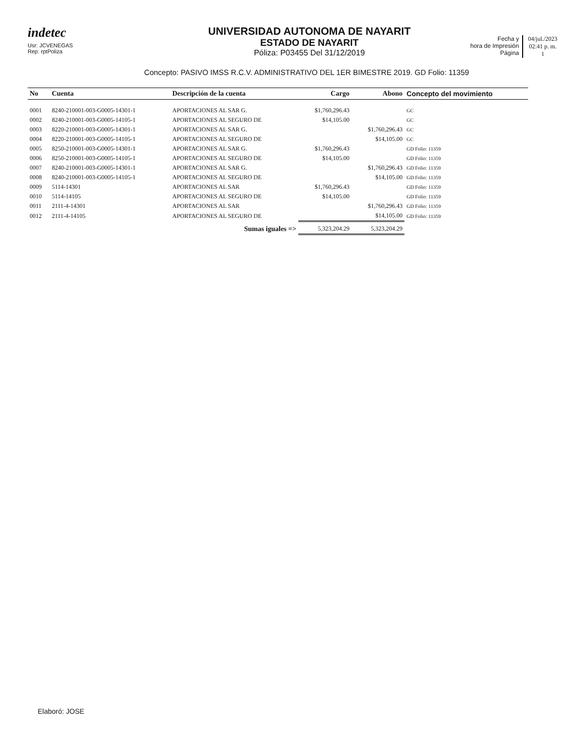indetec
Usr: JCVENEGAS
Rep: rptPoliza
UNIVERSIDAD AUTONOMA DE NAYARIT
ESTADO DE NAYARIT
Póliza: P03455 Del 31/12/2019
Fecha y
hora de Impresión
Página
04/jul./2023
02:41 p. m.
1
Concepto: PASIVO IMSS R.C.V. ADMINISTRATIVO DEL 1ER BIMESTRE 2019. GD Folio: 11359
| No | Cuenta | Descripción de la cuenta | Cargo | Abono | Concepto del movimiento |
| --- | --- | --- | --- | --- | --- |
| 0001 | 8240-210001-003-G0005-14301-1 | APORTACIONES AL SAR G. | $1,760,296.43 | | GC |
| 0002 | 8240-210001-003-G0005-14105-1 | APORTACIONES AL SEGURO DE | $14,105.00 | | GC |
| 0003 | 8220-210001-003-G0005-14301-1 | APORTACIONES AL SAR G. | | $1,760,296.43 | GC |
| 0004 | 8220-210001-003-G0005-14105-1 | APORTACIONES AL SEGURO DE | | $14,105.00 | GC |
| 0005 | 8250-210001-003-G0005-14301-1 | APORTACIONES AL SAR G. | $1,760,296.43 | | GD Folio: 11359 |
| 0006 | 8250-210001-003-G0005-14105-1 | APORTACIONES AL SEGURO DE | $14,105.00 | | GD Folio: 11359 |
| 0007 | 8240-210001-003-G0005-14301-1 | APORTACIONES AL SAR G. | | $1,760,296.43 | GD Folio: 11359 |
| 0008 | 8240-210001-003-G0005-14105-1 | APORTACIONES AL SEGURO DE | | $14,105.00 | GD Folio: 11359 |
| 0009 | 5114-14301 | APORTACIONES AL SAR | $1,760,296.43 | | GD Folio: 11359 |
| 0010 | 5114-14105 | APORTACIONES AL SEGURO DE | $14,105.00 | | GD Folio: 11359 |
| 0011 | 2111-4-14301 | APORTACIONES AL SAR | | $1,760,296.43 | GD Folio: 11359 |
| 0012 | 2111-4-14105 | APORTACIONES AL SEGURO DE | | $14,105.00 | GD Folio: 11359 |
| | | Sumas iguales => | 5,323,204.29 | 5,323,204.29 | |
Elaboró: JOSE